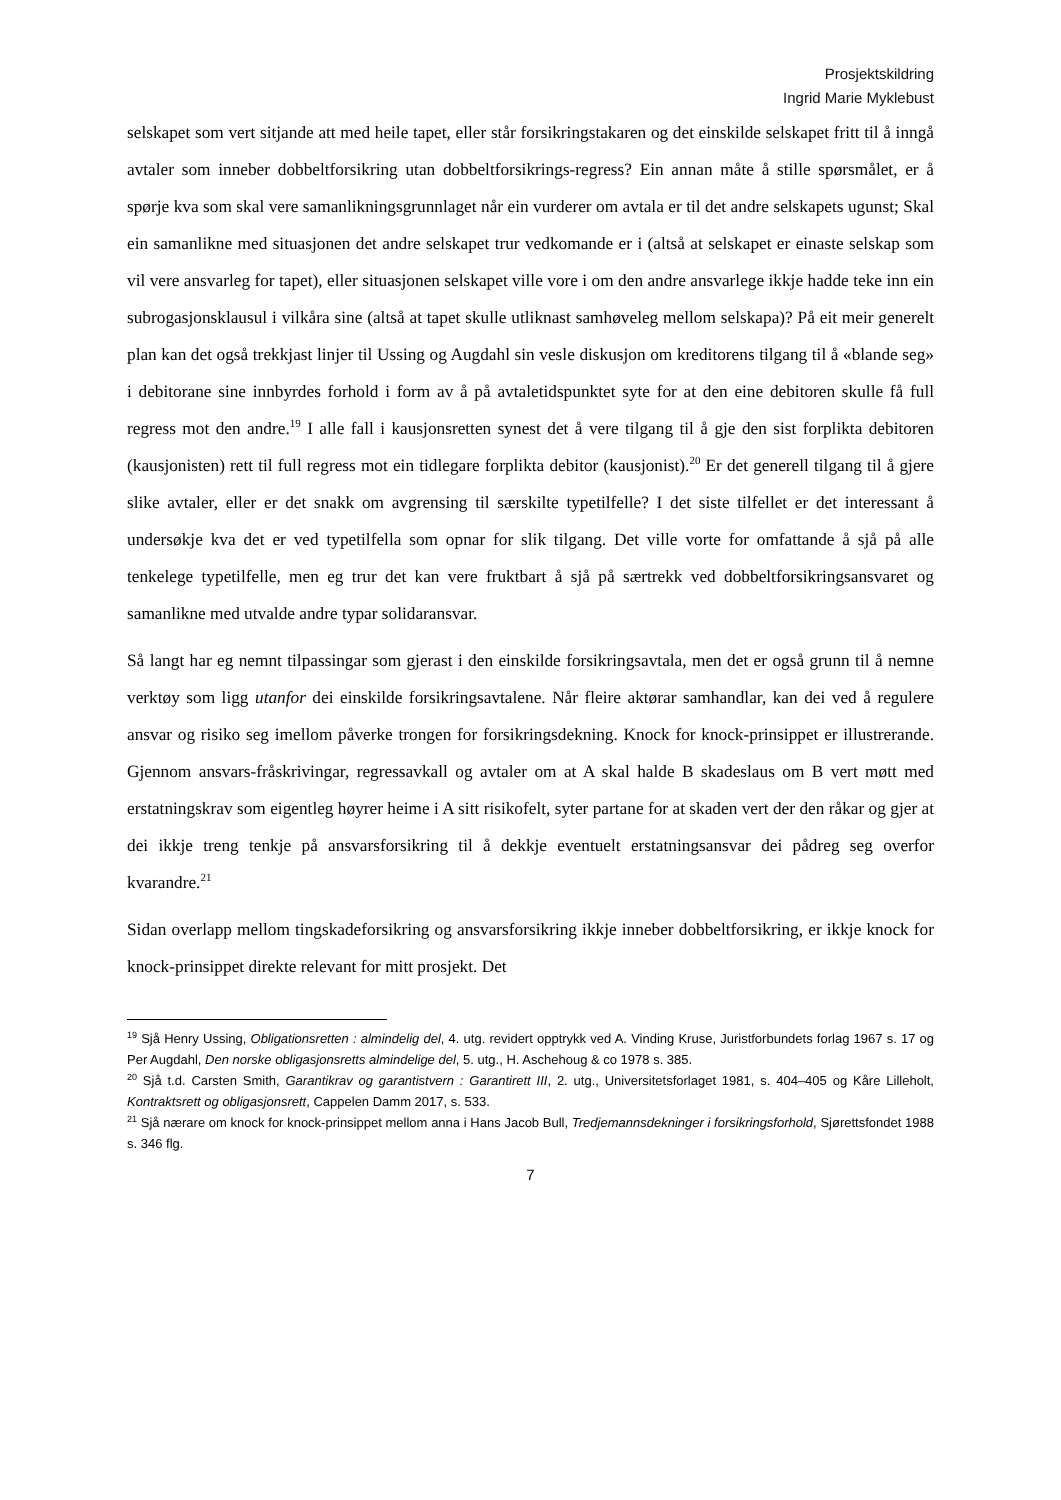Prosjektskildring
Ingrid Marie Myklebust
selskapet som vert sitjande att med heile tapet, eller står forsikringstakaren og det einskilde selskapet fritt til å inngå avtaler som inneber dobbeltforsikring utan dobbeltforsikrings-regress? Ein annan måte å stille spørsmålet, er å spørje kva som skal vere samanlikningsgrunnlaget når ein vurderer om avtala er til det andre selskapets ugunst; Skal ein samanlikne med situasjonen det andre selskapet trur vedkomande er i (altså at selskapet er einaste selskap som vil vere ansvarleg for tapet), eller situasjonen selskapet ville vore i om den andre ansvarlege ikkje hadde teke inn ein subrogasjonsklausul i vilkåra sine (altså at tapet skulle utliknast samhøveleg mellom selskapa)? På eit meir generelt plan kan det også trekkjast linjer til Ussing og Augdahl sin vesle diskusjon om kreditorens tilgang til å «blande seg» i debitorane sine innbyrdes forhold i form av å på avtaletidspunktet syte for at den eine debitoren skulle få full regress mot den andre.<sup>19</sup> I alle fall i kausjonsretten synest det å vere tilgang til å gje den sist forplikta debitoren (kausjonisten) rett til full regress mot ein tidlegare forplikta debitor (kausjonist).<sup>20</sup> Er det generell tilgang til å gjere slike avtaler, eller er det snakk om avgrensing til særskilte typetilfelle? I det siste tilfellet er det interessant å undersøkje kva det er ved typetilfella som opnar for slik tilgang. Det ville vorte for omfattande å sjå på alle tenkelege typetilfelle, men eg trur det kan vere fruktbart å sjå på særtrekk ved dobbeltforsikringsansvaret og samanlikne med utvalde andre typar solidaransvar.
Så langt har eg nemnt tilpassingar som gjerast i den einskilde forsikringsavtala, men det er også grunn til å nemne verktøy som ligg utanfor dei einskilde forsikringsavtalene. Når fleire aktørar samhandlar, kan dei ved å regulere ansvar og risiko seg imellom påverke trongen for forsikringsdekning. Knock for knock-prinsippet er illustrerande. Gjennom ansvars-fråskrivingar, regressavkall og avtaler om at A skal halde B skadeslaus om B vert møtt med erstatningskrav som eigentleg høyrer heime i A sitt risikofelt, syter partane for at skaden vert der den råkar og gjer at dei ikkje treng tenkje på ansvarsforsikring til å dekkje eventuelt erstatningsansvar dei pådreg seg overfor kvarandre.<sup>21</sup>
Sidan overlapp mellom tingskadeforsikring og ansvarsforsikring ikkje inneber dobbeltforsikring, er ikkje knock for knock-prinsippet direkte relevant for mitt prosjekt. Det
<sup>19</sup> Sjå Henry Ussing, Obligationsretten : almindelig del, 4. utg. revidert opptrykk ved A. Vinding Kruse, Juristforbundets forlag 1967 s. 17 og Per Augdahl, Den norske obligasjonsretts almindelige del, 5. utg., H. Aschehoug & co 1978 s. 385.
<sup>20</sup> Sjå t.d. Carsten Smith, Garantikrav og garantistvern : Garantirett III, 2. utg., Universitetsforlaget 1981, s. 404–405 og Kåre Lilleholt, Kontraktsrett og obligasjonsrett, Cappelen Damm 2017, s. 533.
<sup>21</sup> Sjå nærare om knock for knock-prinsippet mellom anna i Hans Jacob Bull, Tredjemannsdekninger i forsikringsforhold, Sjørettsfondet 1988 s. 346 flg.
7